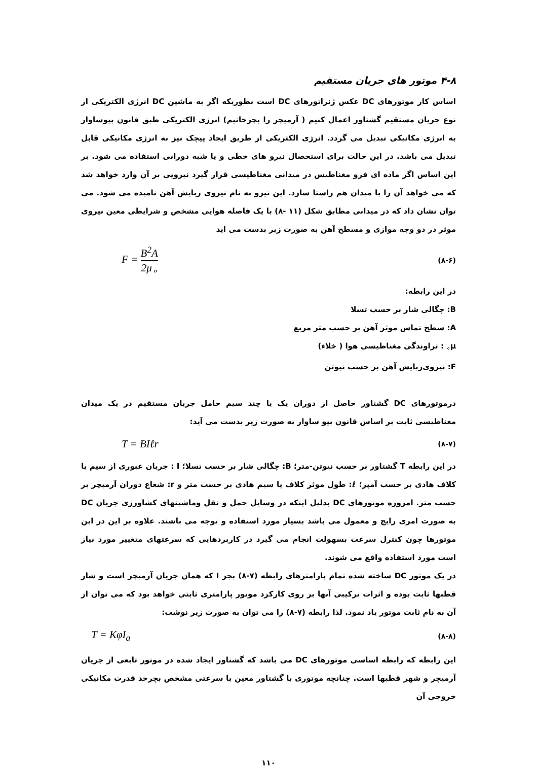۴-۸ موتور های جریان مستقیم
اساس کار موتورهای DC عکس ژنراتورهای DC است بطوریکه اگر به ماشین DC انرژی الکتریکی از نوع جریان مستقیم گشتاور اعمال کنیم ( آرمیچر را بچرخانیم) انرژی الکتریکی طبق قانون بیوساوار به انرژی مکانیکی تبدیل می گردد. انرژی الکتریکی از طریق ایجاد پیچک نیز به انرژی مکانیکی قابل تبدیل می باشد. در این حالت برای استحصال نیرو های خطی و یا شبه دورانی استفاده می شود. بر این اساس اگر ماده ای فرو مغناطیس در میدانی مغناطیسی قرار گیرد نیرویی بر آن وارد خواهد شد که می خواهد آن را با میدان هم راستا سازد. این نیرو به نام نیروی ربایش آهن نامیده می شود. می توان نشان داد که در میدانی مطابق شکل (۱۱ -۸) با یک فاصله هوایی مشخص و شرایطی معین نیروی موثر در دو وجه موازی و مسطح آهن به صورت زیر بدست می اید
F = B<sup>2</sup>A 2μ<sub>∘</sub> (۸-۶)
در این رابطه:
B: چگالی شار بر حسب تسلا
A: سطح تماس موثر آهن بر حسب متر مربع
μ<sub>∘</sub> : تراوندگی مغناطیسی هوا ( خلاء)
F: نیروی‌ربایش آهن بر حسب نیوتن
درموتورهای DC گشتاور حاصل از دوران یک یا چند سیم حامل جریان مستقیم در یک میدان مغناطیسی ثابت بر اساس قانون بیو ساوار به صورت زیر بدست می آید:
T = BIℓr (۸-۷)
در این رابطه T گشتاور بر حسب نیوتن-متر؛ B: چگالی شار بر حسب تسلا؛ I : جریان عبوری از سیم یا کلاف هادی بر حسب آمپر؛ ℓ: طول موثر کلاف یا سیم هادی بر حسب متر و r: شعاع دوران آرمیچر بر حسب متر. امروزه موتورهای DC بدلیل اینکه در وسایل حمل و نقل وماشینهای کشاورزی جریان DC به صورت امری رایج و معمول می باشد بسیار مورد استفاده و توجه می باشند. علاوه بر این در این موتورها چون کنترل سرعت بسهولت انجام می گیرد در کاربردهایی که سرعتهای متغییر مورد نیاز است مورد استفاده واقع می شوند.
در یک موتور DC ساخته شده تمام پارامترهای رابطه (۷-۸) بجز I که همان جریان آرمیچر است و شار قطبها ثابت بوده و اثرات ترکیبی آنها بر روی کارکرد موتور پارامتری ثابتی خواهد بود که می توان از آن به نام ثابت موتور یاد نمود. لذا رابطه (۷-۸) را می توان به صورت زیر نوشت:
T = KφI<sub>a</sub> (۸-۸)
این رابطه که رابطه اساسی موتورهای DC می باشد که گشتاور ایجاد شده در موتور تابعی از جریان آرمیچر و شهر قطبها است. چنانچه موتوری با گشتاور معین با سرعتی مشخص بچرخد قدرت مکانیکی خروجی آن
۱۱۰